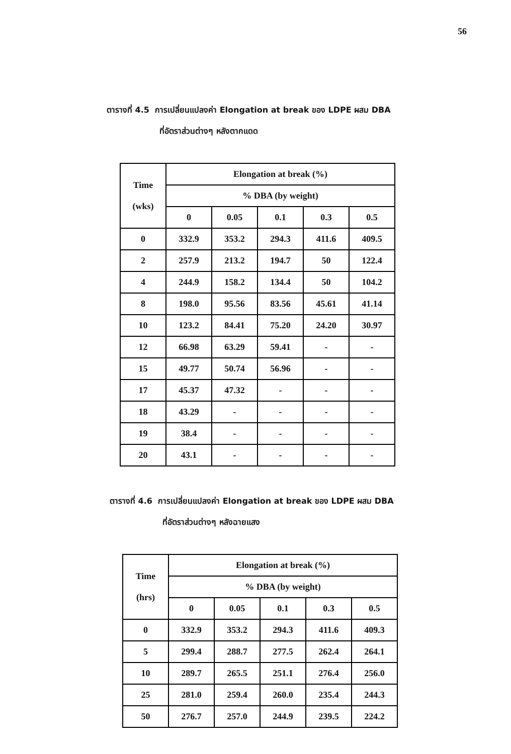56
ตารางที่ 4.5 การเปลี่ยนแปลงค่า Elongation at break ของ LDPE ผสม DBA
ที่อัตราส่วนต่างๆ หลังตากแดด
| Time (wks) | Elongation at break (%) | | | | |
| --- | --- | --- | --- | --- | --- |
| | % DBA (by weight) | | | | |
| | 0 | 0.05 | 0.1 | 0.3 | 0.5 |
| 0 | 332.9 | 353.2 | 294.3 | 411.6 | 409.5 |
| 2 | 257.9 | 213.2 | 194.7 | 50 | 122.4 |
| 4 | 244.9 | 158.2 | 134.4 | 50 | 104.2 |
| 8 | 198.0 | 95.56 | 83.56 | 45.61 | 41.14 |
| 10 | 123.2 | 84.41 | 75.20 | 24.20 | 30.97 |
| 12 | 66.98 | 63.29 | 59.41 | - | - |
| 15 | 49.77 | 50.74 | 56.96 | - | - |
| 17 | 45.37 | 47.32 | - | - | - |
| 18 | 43.29 | - | - | - | - |
| 19 | 38.4 | - | - | - | - |
| 20 | 43.1 | - | - | - | - |
ตารางที่ 4.6 การเปลี่ยนแปลงค่า Elongation at break ของ LDPE ผสม DBA
ที่อัตราส่วนต่างๆ หลังฉายแสง
| Time (hrs) | Elongation at break (%) | | | | |
| --- | --- | --- | --- | --- | --- |
| | % DBA (by weight) | | | | |
| | 0 | 0.05 | 0.1 | 0.3 | 0.5 |
| 0 | 332.9 | 353.2 | 294.3 | 411.6 | 409.3 |
| 5 | 299.4 | 288.7 | 277.5 | 262.4 | 264.1 |
| 10 | 289.7 | 265.5 | 251.1 | 276.4 | 256.0 |
| 25 | 281.0 | 259.4 | 260.0 | 235.4 | 244.3 |
| 50 | 276.7 | 257.0 | 244.9 | 239.5 | 224.2 |